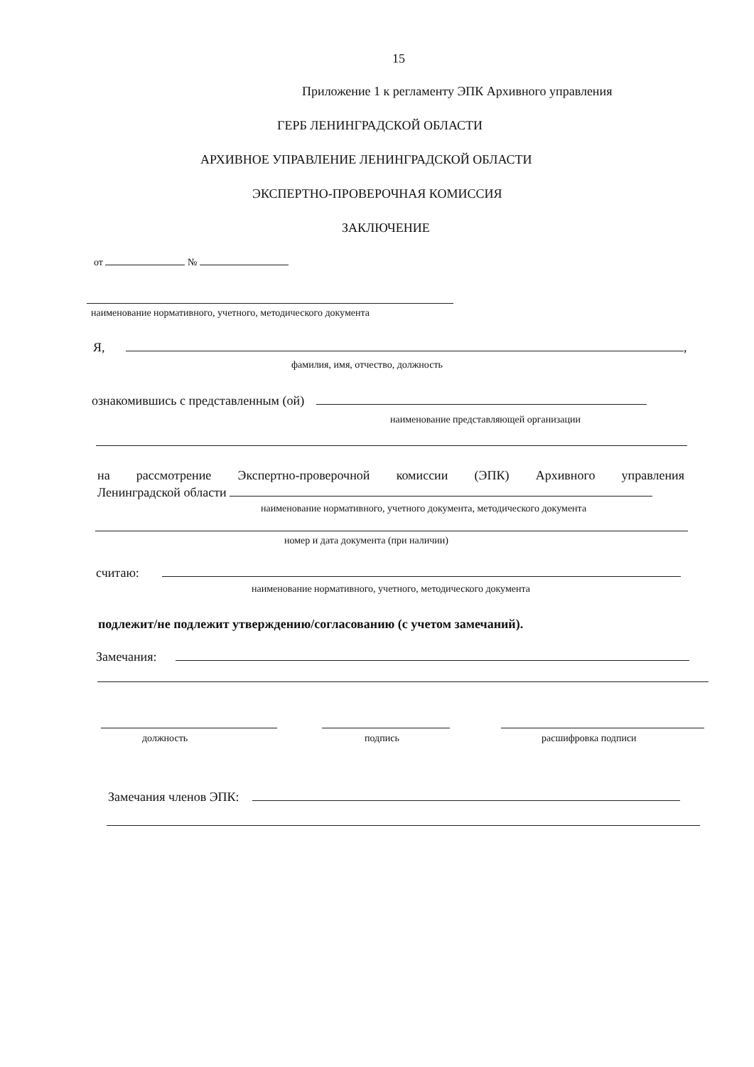15
Приложение 1 к регламенту ЭПК Архивного управления
ГЕРБ ЛЕНИНГРАДСКОЙ ОБЛАСТИ
АРХИВНОЕ УПРАВЛЕНИЕ ЛЕНИНГРАДСКОЙ ОБЛАСТИ
ЭКСПЕРТНО-ПРОВЕРОЧНАЯ КОМИССИЯ
ЗАКЛЮЧЕНИЕ
от №
наименование нормативного, учетного, методического документа
Я, ,
фамилия, имя, отчество, должность
ознакомившись с представленным (ой)
наименование представляющей организации
на рассмотрение Экспертно-проверочной комиссии (ЭПК) Архивного управления
Ленинградской области
наименование нормативного, учетного документа, методического документа
номер и дата документа (при наличии)
считаю:
наименование нормативного, учетного, методического документа
подлежит/не подлежит утверждению/согласованию (с учетом замечаний).
Замечания:
должность подпись расшифровка подписи
Замечания членов ЭПК: